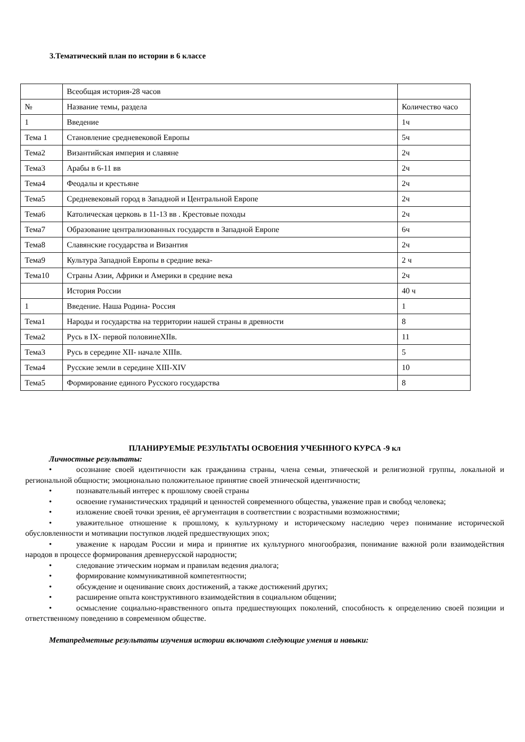3.Тематический план по истории в 6 классе
| | Всеобщая история-28 часов | |
| № | Название темы, раздела | Количество часо |
| 1 | Введение | 1ч |
| Тема 1 | Становление средневековой Европы | 5ч |
| Тема2 | Византийская империя и славяне | 2ч |
| Тема3 | Арабы в 6-11 вв | 2ч |
| Тема4 | Феодалы и крестьяне | 2ч |
| Тема5 | Средневековый город в Западной и Центральной Европе | 2ч |
| Тема6 | Католическая церковь в 11-13 вв . Крестовые походы | 2ч |
| Тема7 | Образование централизованных государств в Западной Европе | 6ч |
| Тема8 | Славянские государства и Византия | 2ч |
| Тема9 | Культура Западной Европы в средние века- | 2 ч |
| Тема10 | Страны Азии, Африки и Америки в средние века | 2ч |
| | История России | 40 ч |
| 1 | Введение. Наша Родина- Россия | 1 |
| Тема1 | Народы и государства на территории нашей страны в древности | 8 |
| Тема2 | Русь в IX- первой половинеXIIв. | 11 |
| Тема3 | Русь в середине XII- начале XIIIв. | 5 |
| Тема4 | Русские земли в середине XIII-XIV | 10 |
| Тема5 | Формирование единого Русского государства | 8 |
ПЛАНИРУЕМЫЕ РЕЗУЛЬТАТЫ ОСВОЕНИЯ УЧЕБННОГО КУРСА -9 кл
Личностные результаты:
• осознание своей идентичности как гражданина страны, члена семьи, этнической и религиозной группы, локальной и региональной общности; эмоционально положительное принятие своей этнической идентичности;
• познавательный интерес к прошлому своей страны
• освоение гуманистических традиций и ценностей современного общества, уважение прав и свобод человека;
• изложение своей точки зрения, её аргументация в соответствии с возрастными возможностями;
• уважительное отношение к прошлому, к культурному и историческому наследию через понимание исторической обусловленности и мотивации поступков людей предшествующих эпох;
• уважение к народам России и мира и принятие их культурного многообразия, понимание важной роли взаимодействия народов в процессе формирования древнерусской народности;
• следование этическим нормам и правилам ведения диалога;
• формирование коммуникативной компетентности;
• обсуждение и оценивание своих достижений, а также достижений других;
• расширение опыта конструктивного взаимодействия в социальном общении;
• осмысление социально-нравственного опыта предшествующих поколений, способность к определению своей позиции и ответственному поведению в современном обществе.
Метапредметные результаты изучения истории включают следующие умения и навыки: